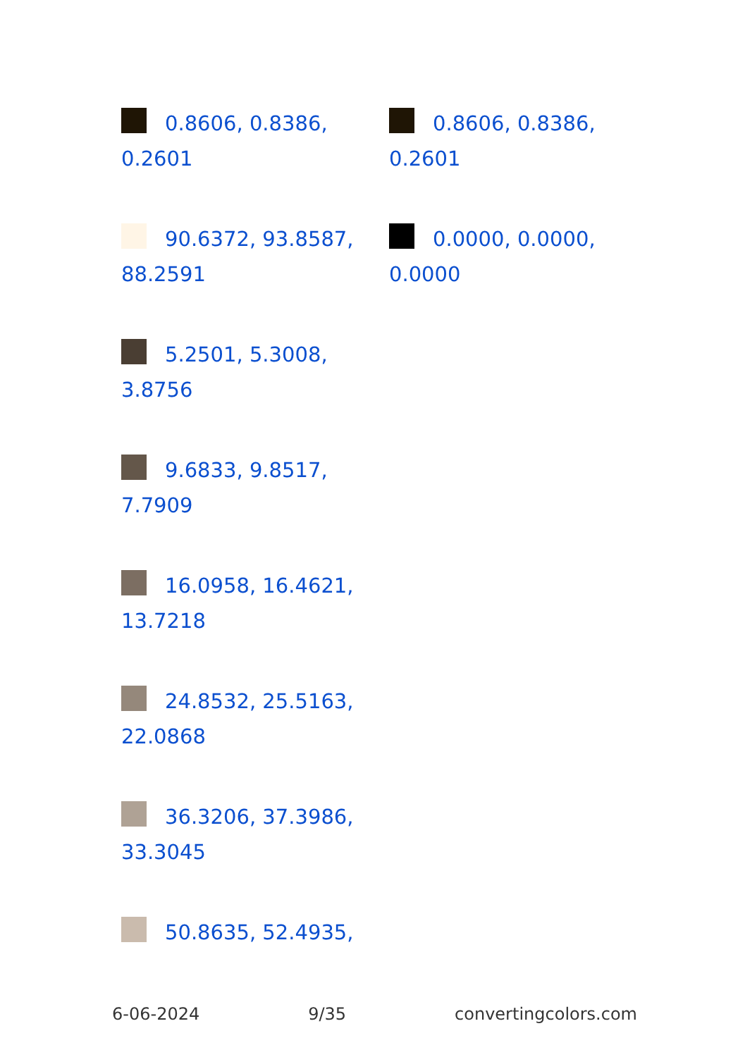0.8606, 0.8386, 0.2601 0.8606, 0.8386, 0.2601
90.6372, 93.8587, 88.2591
0.0000, 0.0000, 0.0000
5.2501, 5.3008, 3.8756
9.6833, 9.8517, 7.7909
16.0958, 16.4621, 13.7218
24.8532, 25.5163, 22.0868
36.3206, 37.3986, 33.3045
50.8635, 52.4935,
6-06-2024 9/35 convertingcolors.com